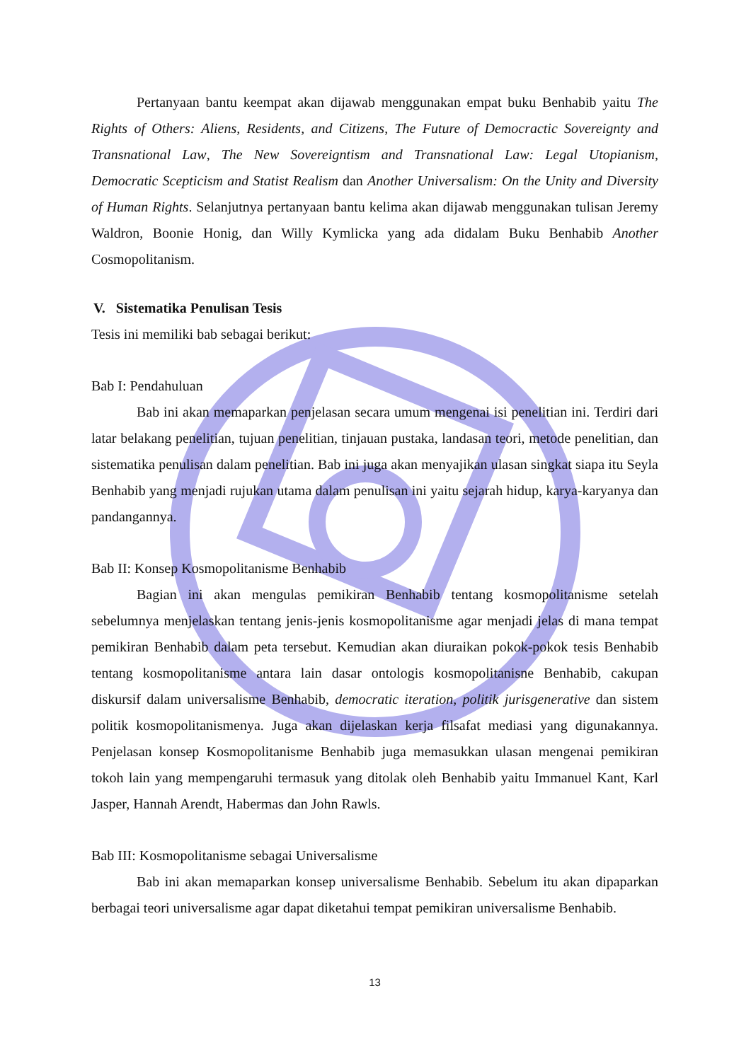Pertanyaan bantu keempat akan dijawab menggunakan empat buku Benhabib yaitu The Rights of Others: Aliens, Residents, and Citizens, The Future of Democractic Sovereignty and Transnational Law, The New Sovereigntism and Transnational Law: Legal Utopianism, Democratic Scepticism and Statist Realism dan Another Universalism: On the Unity and Diversity of Human Rights. Selanjutnya pertanyaan bantu kelima akan dijawab menggunakan tulisan Jeremy Waldron, Boonie Honig, dan Willy Kymlicka yang ada didalam Buku Benhabib Another Cosmopolitanism.
V. Sistematika Penulisan Tesis
Tesis ini memiliki bab sebagai berikut:
Bab I: Pendahuluan
Bab ini akan memaparkan penjelasan secara umum mengenai isi penelitian ini. Terdiri dari latar belakang penelitian, tujuan penelitian, tinjauan pustaka, landasan teori, metode penelitian, dan sistematika penulisan dalam penelitian. Bab ini juga akan menyajikan ulasan singkat siapa itu Seyla Benhabib yang menjadi rujukan utama dalam penulisan ini yaitu sejarah hidup, karya-karyanya dan pandangannya.
Bab II: Konsep Kosmopolitanisme Benhabib
Bagian ini akan mengulas pemikiran Benhabib tentang kosmopolitanisme setelah sebelumnya menjelaskan tentang jenis-jenis kosmopolitanisme agar menjadi jelas di mana tempat pemikiran Benhabib dalam peta tersebut. Kemudian akan diuraikan pokok-pokok tesis Benhabib tentang kosmopolitanisme antara lain dasar ontologis kosmopolitanisne Benhabib, cakupan diskursif dalam universalisme Benhabib, democratic iteration, politik jurisgenerative dan sistem politik kosmopolitanismenya. Juga akan dijelaskan kerja filsafat mediasi yang digunakannya. Penjelasan konsep Kosmopolitanisme Benhabib juga memasukkan ulasan mengenai pemikiran tokoh lain yang mempengaruhi termasuk yang ditolak oleh Benhabib yaitu Immanuel Kant, Karl Jasper, Hannah Arendt, Habermas dan John Rawls.
Bab III: Kosmopolitanisme sebagai Universalisme
Bab ini akan memaparkan konsep universalisme Benhabib. Sebelum itu akan dipaparkan berbagai teori universalisme agar dapat diketahui tempat pemikiran universalisme Benhabib.
13